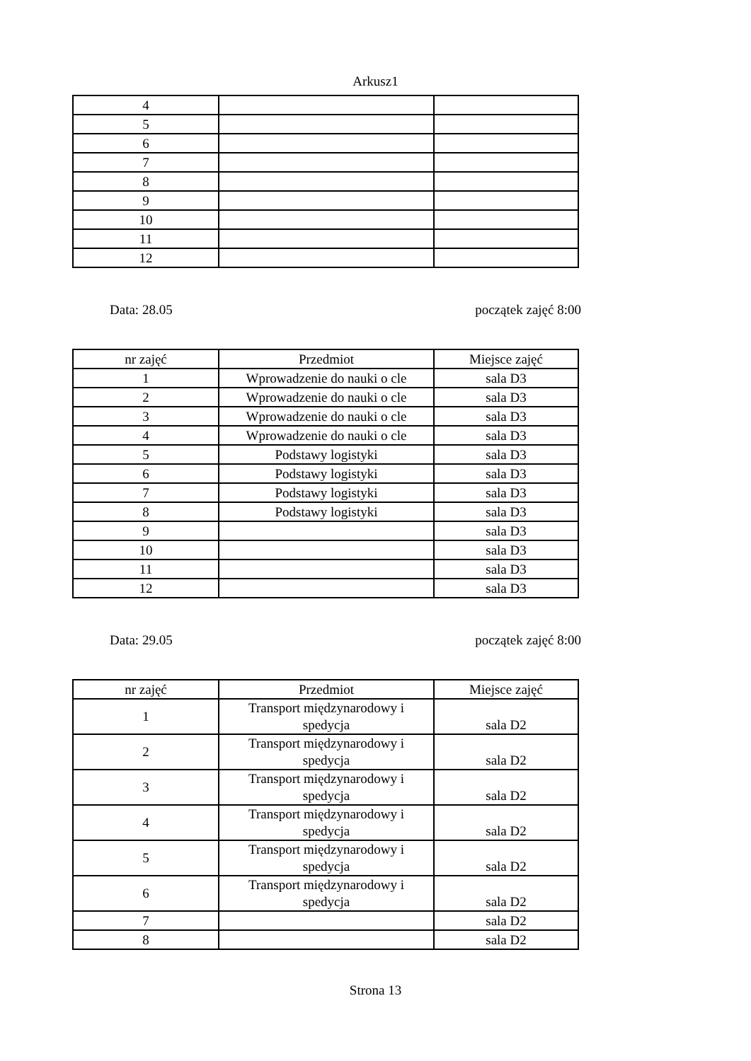Arkusz1
| 4 | | |
| 5 | | |
| 6 | | |
| 7 | | |
| 8 | | |
| 9 | | |
| 10 | | |
| 11 | | |
| 12 | | |
Data: 28.05 początek zajęć 8:00
| nr zajęć | Przedmiot | Miejsce zajęć |
| 1 | Wprowadzenie do nauki o cle | sala D3 |
| 2 | Wprowadzenie do nauki o cle | sala D3 |
| 3 | Wprowadzenie do nauki o cle | sala D3 |
| 4 | Wprowadzenie do nauki o cle | sala D3 |
| 5 | Podstawy logistyki | sala D3 |
| 6 | Podstawy logistyki | sala D3 |
| 7 | Podstawy logistyki | sala D3 |
| 8 | Podstawy logistyki | sala D3 |
| 9 | | sala D3 |
| 10 | | sala D3 |
| 11 | | sala D3 |
| 12 | | sala D3 |
Data: 29.05 początek zajęć 8:00
| nr zajęć | Przedmiot | Miejsce zajęć |
| 1 | Transport międzynarodowy i spedycja | sala D2 |
| 2 | Transport międzynarodowy i spedycja | sala D2 |
| 3 | Transport międzynarodowy i spedycja | sala D2 |
| 4 | Transport międzynarodowy i spedycja | sala D2 |
| 5 | Transport międzynarodowy i spedycja | sala D2 |
| 6 | Transport międzynarodowy i spedycja | sala D2 |
| 7 | | sala D2 |
| 8 | | sala D2 |
Strona 13